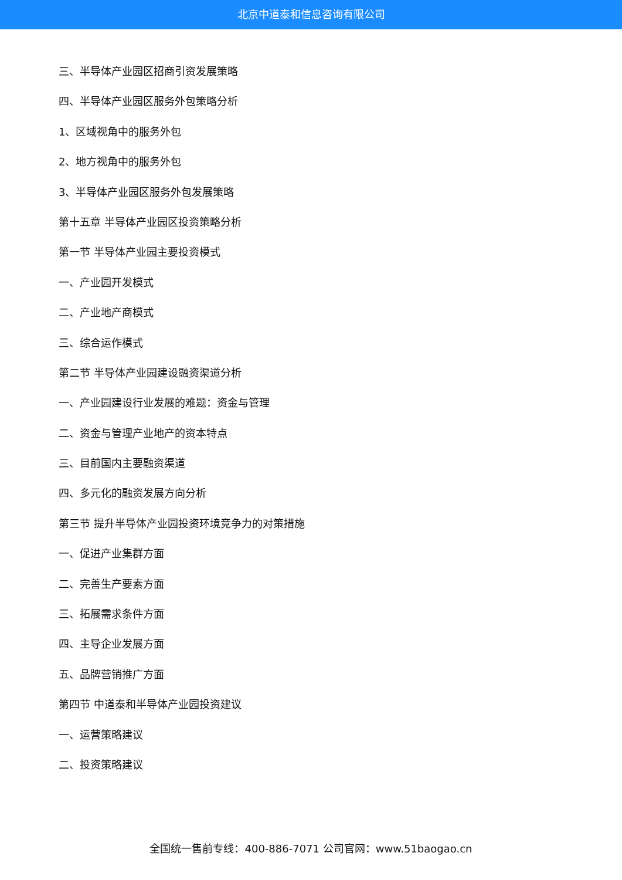北京中道泰和信息咨询有限公司
三、半导体产业园区招商引资发展策略
四、半导体产业园区服务外包策略分析
1、区域视角中的服务外包
2、地方视角中的服务外包
3、半导体产业园区服务外包发展策略
第十五章 半导体产业园区投资策略分析
第一节 半导体产业园主要投资模式
一、产业园开发模式
二、产业地产商模式
三、综合运作模式
第二节 半导体产业园建设融资渠道分析
一、产业园建设行业发展的难题：资金与管理
二、资金与管理产业地产的资本特点
三、目前国内主要融资渠道
四、多元化的融资发展方向分析
第三节 提升半导体产业园投资环境竞争力的对策措施
一、促进产业集群方面
二、完善生产要素方面
三、拓展需求条件方面
四、主导企业发展方面
五、品牌营销推广方面
第四节 中道泰和半导体产业园投资建议
一、运营策略建议
二、投资策略建议
全国统一售前专线：400-886-7071 公司官网：www.51baogao.cn